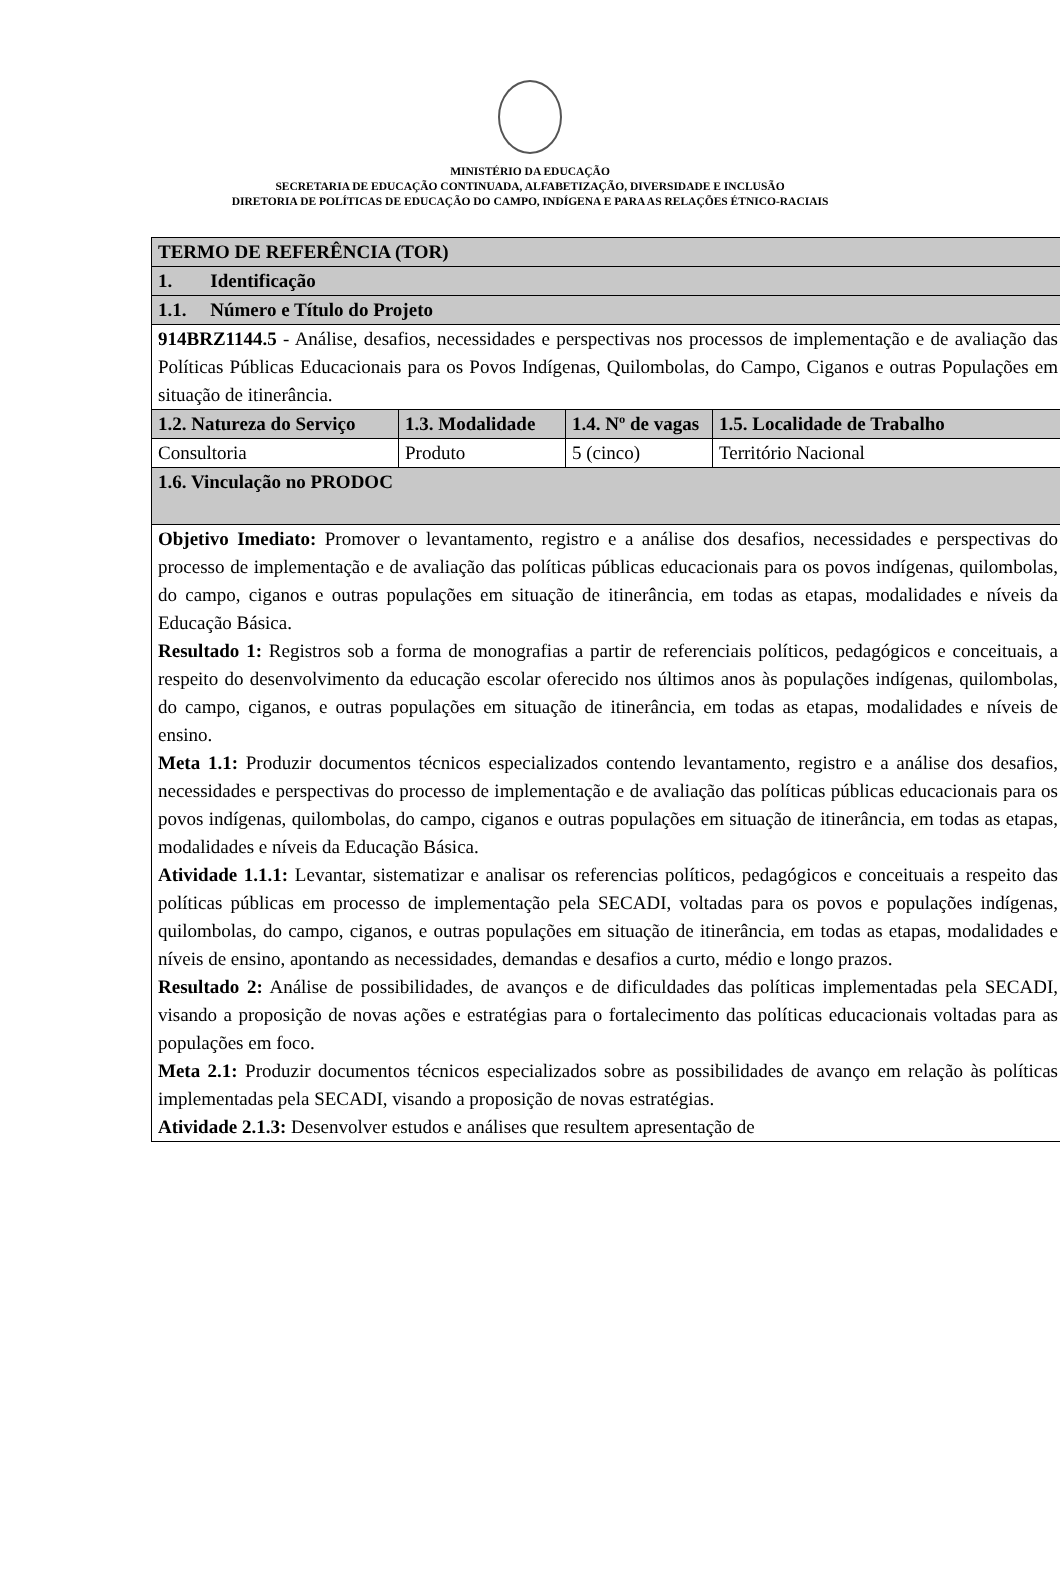MINISTÉRIO DA EDUCAÇÃO
SECRETARIA DE EDUCAÇÃO CONTINUADA, ALFABETIZAÇÃO, DIVERSIDADE E INCLUSÃO
DIRETORIA DE POLÍTICAS DE EDUCAÇÃO DO CAMPO, INDÍGENA E PARA AS RELAÇÕES ÉTNICO-RACIAIS
| TERMO DE REFERÊNCIA (TOR) | | | |
| --- | --- | --- | --- |
| 1. Identificação | | | |
| 1.1. Número e Título do Projeto | | | |
| 914BRZ1144.5 - Análise, desafios, necessidades e perspectivas nos processos de implementação e de avaliação das Políticas Públicas Educacionais para os Povos Indígenas, Quilombolas, do Campo, Ciganos e outras Populações em situação de itinerância. | | | |
| 1.2. Natureza do Serviço | 1.3. Modalidade | 1.4. Nº de vagas | 1.5. Localidade de Trabalho |
| Consultoria | Produto | 5 (cinco) | Território Nacional |
| 1.6. Vinculação no PRODOC | | | |
| Objetivo Imediato: Promover o levantamento, registro e a análise dos desafios, necessidades e perspectivas do processo de implementação e de avaliação das políticas públicas educacionais para os povos indígenas, quilombolas, do campo, ciganos e outras populações em situação de itinerância, em todas as etapas, modalidades e níveis da Educação Básica. Resultado 1: Registros sob a forma de monografias a partir de referenciais políticos, pedagógicos e conceituais, a respeito do desenvolvimento da educação escolar oferecido nos últimos anos às populações indígenas, quilombolas, do campo, ciganos, e outras populações em situação de itinerância, em todas as etapas, modalidades e níveis de ensino. Meta 1.1: Produzir documentos técnicos especializados contendo levantamento, registro e a análise dos desafios, necessidades e perspectivas do processo de implementação e de avaliação das políticas públicas educacionais para os povos indígenas, quilombolas, do campo, ciganos e outras populações em situação de itinerância, em todas as etapas, modalidades e níveis da Educação Básica. Atividade 1.1.1: Levantar, sistematizar e analisar os referencias políticos, pedagógicos e conceituais a respeito das políticas públicas em processo de implementação pela SECADI, voltadas para os povos e populações indígenas, quilombolas, do campo, ciganos, e outras populações em situação de itinerância, em todas as etapas, modalidades e níveis de ensino, apontando as necessidades, demandas e desafios a curto, médio e longo prazos. Resultado 2: Análise de possibilidades, de avanços e de dificuldades das políticas implementadas pela SECADI, visando a proposição de novas ações e estratégias para o fortalecimento das políticas educacionais voltadas para as populações em foco. Meta 2.1: Produzir documentos técnicos especializados sobre as possibilidades de avanço em relação às políticas implementadas pela SECADI, visando a proposição de novas estratégias. Atividade 2.1.3: Desenvolver estudos e análises que resultem apresentação de | | | |